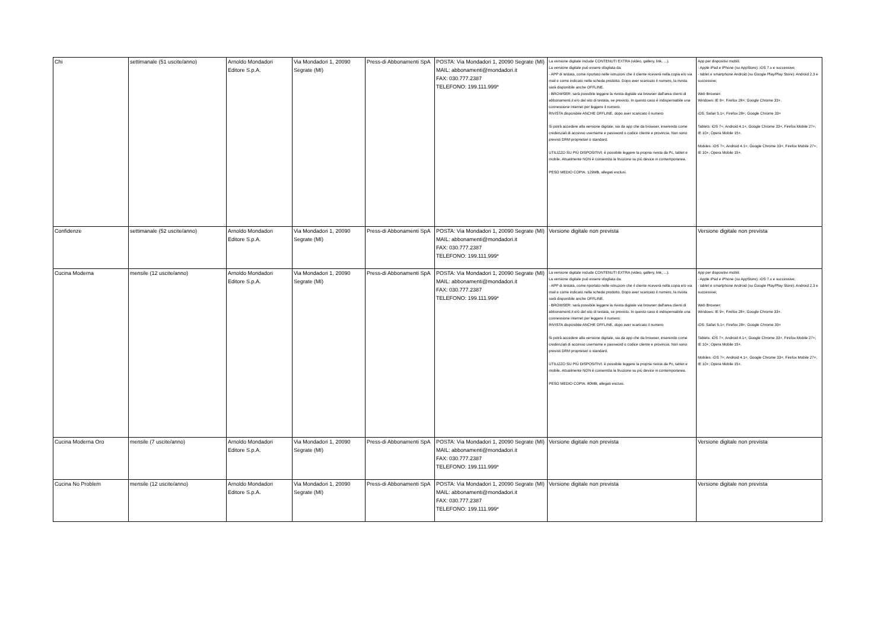| Chi | settimanale (51 uscite/anno) | Arnoldo Mondadori Editore S.p.A. | Via Mondadori 1, 20090 Segrate (MI) | Press-di Abbonamenti SpA | POSTA: Via Mondadori 1, 20090 Segrate (MI) MAIL: abbonamenti@mondadori.it FAX: 030.777.2387 TELEFONO: 199.111.999* | La versione digitale include CONTENUTI EXTRA (video, gallery, link, ...). La versione digitale può essere sfogliata da: - APP di testata, come riportato nelle istruzioni che il cliente riceverà nella copia e/o via mail e come indicato nella scheda prodotto. Dopo aver scaricato il numero, la rivista sarà disponibile anche OFFLINE. - BROWSER: sarà possibile leggere la rivista digitale via browser dall'area clienti di abbonamenti.it e/o dal sito di testata, se previsto. In questo caso è indispensabile una connessione internet per leggere il numero. RIVISTA disponibile ANCHE OFFLINE, dopo aver scaricato il numero Si potrà accedere alla versione digitale, sia da app che da browser, inserendo come credenziali di accesso username e password o codice cliente e provincia. Non sono previsti DRM proprietari o standard. UTILIZZO SU PIÙ DISPOSITIVI: è possibile leggere la propria rivista da Pc, tablet e mobile. Attualmente NON è consentita la fruizione su più device in contemporanea. PESO MEDIO COPIA: 129MB, allegati esclusi. | App per dispositivi mobili: - Apple iPad e iPhone (su AppStore): iOS 7.x e successive; - tablet e smartphone Android (su Google Play/Play Store): Android 2.3 e successive; Web Browser: Windows: IE 9+; Firefox 28+; Google Chrome 33+. iOS: Safari 5.1+; Firefox 28+; Google Chrome 33+ Tablets: iOS 7+; Android 4.1+; Google Chrome 33+; Firefox Mobile 27+; IE 10+; Opera Mobile 15+. Mobiles: iOS 7+; Android 4.1+; Google Chrome 33+; Firefox Mobile 27+; IE 10+; Opera Mobile 15+. |
| Confidenze | settimanale (52 uscite/anno) | Arnoldo Mondadori Editore S.p.A. | Via Mondadori 1, 20090 Segrate (MI) | Press-di Abbonamenti SpA | POSTA: Via Mondadori 1, 20090 Segrate (MI) MAIL: abbonamenti@mondadori.it FAX: 030.777.2387 TELEFONO: 199.111.999* | Versione digitale non prevista | Versione digitale non prevista |
| Cucina Moderna | mensile (12 uscite/anno) | Arnoldo Mondadori Editore S.p.A. | Via Mondadori 1, 20090 Segrate (MI) | Press-di Abbonamenti SpA | POSTA: Via Mondadori 1, 20090 Segrate (MI) MAIL: abbonamenti@mondadori.it FAX: 030.777.2387 TELEFONO: 199.111.999* | La versione digitale include CONTENUTI EXTRA (video, gallery, link, ...). La versione digitale può essere sfogliata da: - APP di testata, come riportato nelle istruzioni che il cliente riceverà nella copia e/o via mail e come indicato nella scheda prodotto. Dopo aver scaricato il numero, la rivista sarà disponibile anche OFFLINE. - BROWSER: sarà possibile leggere la rivista digitale via browser dall'area clienti di abbonamenti.it e/o dal sito di testata, se previsto. In questo caso è indispensabile una connessione internet per leggere il numero. RIVISTA disponibile ANCHE OFFLINE, dopo aver scaricato il numero Si potrà accedere alla versione digitale, sia da app che da browser, inserendo come credenziali di accesso username e password o codice cliente e provincia. Non sono previsti DRM proprietari o standard. UTILIZZO SU PIÙ DISPOSITIVI: è possibile leggere la propria rivista da Pc, tablet e mobile. Attualmente NON è consentita la fruizione su più device in contemporanea. PESO MEDIO COPIA: 80MB, allegati esclusi. | App per dispositivi mobili: - Apple iPad e iPhone (su AppStore): iOS 7.x e successive; - tablet e smartphone Android (su Google Play/Play Store): Android 2.3 e successive; Web Browser: Windows: IE 9+; Firefox 28+; Google Chrome 33+. iOS: Safari 5.1+; Firefox 28+; Google Chrome 33+ Tablets: iOS 7+; Android 4.1+; Google Chrome 33+; Firefox Mobile 27+; IE 10+; Opera Mobile 15+. Mobiles: iOS 7+; Android 4.1+; Google Chrome 33+; Firefox Mobile 27+; IE 10+; Opera Mobile 15+. |
| Cucina Moderna Oro | mensile (7 uscite/anno) | Arnoldo Mondadori Editore S.p.A. | Via Mondadori 1, 20090 Segrate (MI) | Press-di Abbonamenti SpA | POSTA: Via Mondadori 1, 20090 Segrate (MI) MAIL: abbonamenti@mondadori.it FAX: 030.777.2387 TELEFONO: 199.111.999* | Versione digitale non prevista | Versione digitale non prevista |
| Cucina No Problem | mensile (12 uscite/anno) | Arnoldo Mondadori Editore S.p.A. | Via Mondadori 1, 20090 Segrate (MI) | Press-di Abbonamenti SpA | POSTA: Via Mondadori 1, 20090 Segrate (MI) MAIL: abbonamenti@mondadori.it FAX: 030.777.2387 TELEFONO: 199.111.999* | Versione digitale non prevista | Versione digitale non prevista |